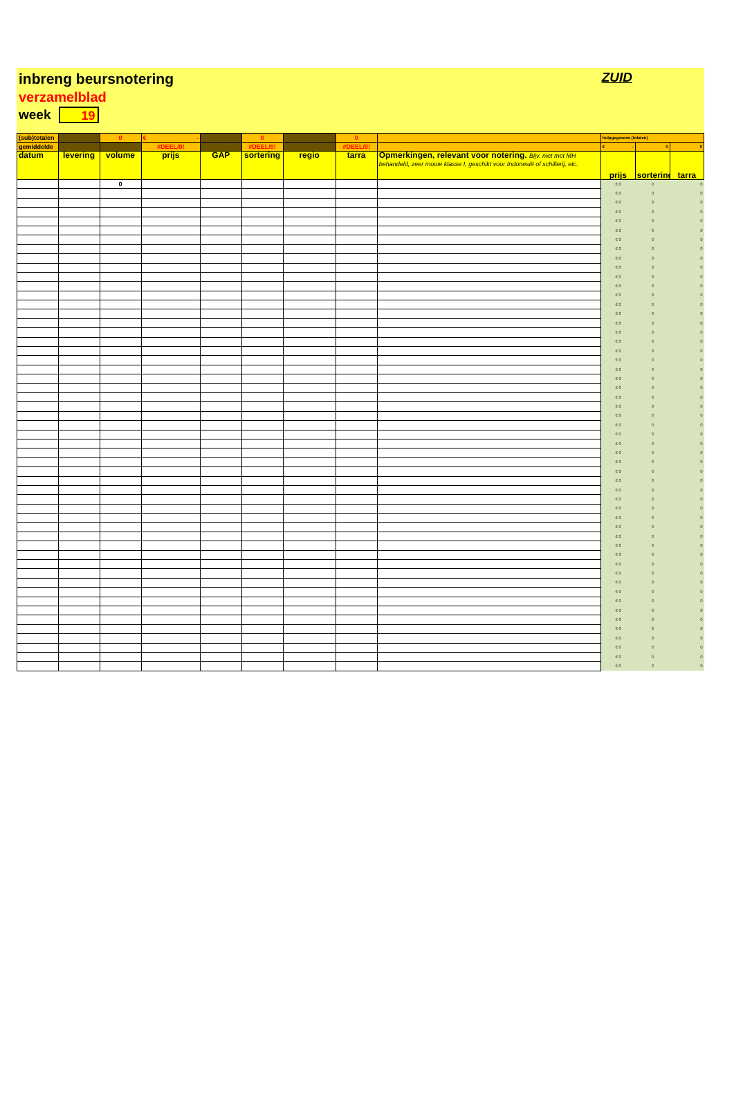inbreng beursnotering
verzamelblad
week 19
ZUID
| (sub)totalen | | 0 | € - | | 0 | | 0 | | hulpgegevens (totalen) | | |
| gemiddelde | | | #DEEL/0! | | #DEEL/0! | | #DEEL/0! | | € - | 0 | 0 |
| datum | levering | volume | prijs | GAP | sortering | regio | tarra | Opmerkingen, relevant voor notering. Bijv. niet met MH behandeld, zeer mooie klasse I, geschikt voor Indonesië of schillerij, etc. | prijs | sortering | tarra |
| | | 0 | | | | | | | € 0 | 0 | 0 |
| | | | | | | | | | € 0 | 0 | 0 |
| | | | | | | | | | € 0 | 0 | 0 |
| | | | | | | | | | € 0 | 0 | 0 |
| | | | | | | | | | € 0 | 0 | 0 |
| | | | | | | | | | € 0 | 0 | 0 |
| | | | | | | | | | € 0 | 0 | 0 |
| | | | | | | | | | € 0 | 0 | 0 |
| | | | | | | | | | € 0 | 0 | 0 |
| | | | | | | | | | € 0 | 0 | 0 |
| | | | | | | | | | € 0 | 0 | 0 |
| | | | | | | | | | € 0 | 0 | 0 |
| | | | | | | | | | € 0 | 0 | 0 |
| | | | | | | | | | € 0 | 0 | 0 |
| | | | | | | | | | € 0 | 0 | 0 |
| | | | | | | | | | € 0 | 0 | 0 |
| | | | | | | | | | € 0 | 0 | 0 |
| | | | | | | | | | € 0 | 0 | 0 |
| | | | | | | | | | € 0 | 0 | 0 |
| | | | | | | | | | € 0 | 0 | 0 |
| | | | | | | | | | € 0 | 0 | 0 |
| | | | | | | | | | € 0 | 0 | 0 |
| | | | | | | | | | € 0 | 0 | 0 |
| | | | | | | | | | € 0 | 0 | 0 |
| | | | | | | | | | € 0 | 0 | 0 |
| | | | | | | | | | € 0 | 0 | 0 |
| | | | | | | | | | € 0 | 0 | 0 |
| | | | | | | | | | € 0 | 0 | 0 |
| | | | | | | | | | € 0 | 0 | 0 |
| | | | | | | | | | € 0 | 0 | 0 |
| | | | | | | | | | € 0 | 0 | 0 |
| | | | | | | | | | € 0 | 0 | 0 |
| | | | | | | | | | € 0 | 0 | 0 |
| | | | | | | | | | € 0 | 0 | 0 |
| | | | | | | | | | € 0 | 0 | 0 |
| | | | | | | | | | € 0 | 0 | 0 |
| | | | | | | | | | € 0 | 0 | 0 |
| | | | | | | | | | € 0 | 0 | 0 |
| | | | | | | | | | € 0 | 0 | 0 |
| | | | | | | | | | € 0 | 0 | 0 |
| | | | | | | | | | € 0 | 0 | 0 |
| | | | | | | | | | € 0 | 0 | 0 |
| | | | | | | | | | € 0 | 0 | 0 |
| | | | | | | | | | € 0 | 0 | 0 |
| | | | | | | | | | € 0 | 0 | 0 |
| | | | | | | | | | € 0 | 0 | 0 |
| | | | | | | | | | € 0 | 0 | 0 |
| | | | | | | | | | € 0 | 0 | 0 |
| | | | | | | | | | € 0 | 0 | 0 |
| | | | | | | | | | € 0 | 0 | 0 |
| | | | | | | | | | € 0 | 0 | 0 |
| | | | | | | | | | € 0 | 0 | 0 |
| | | | | | | | | | € 0 | 0 | 0 |